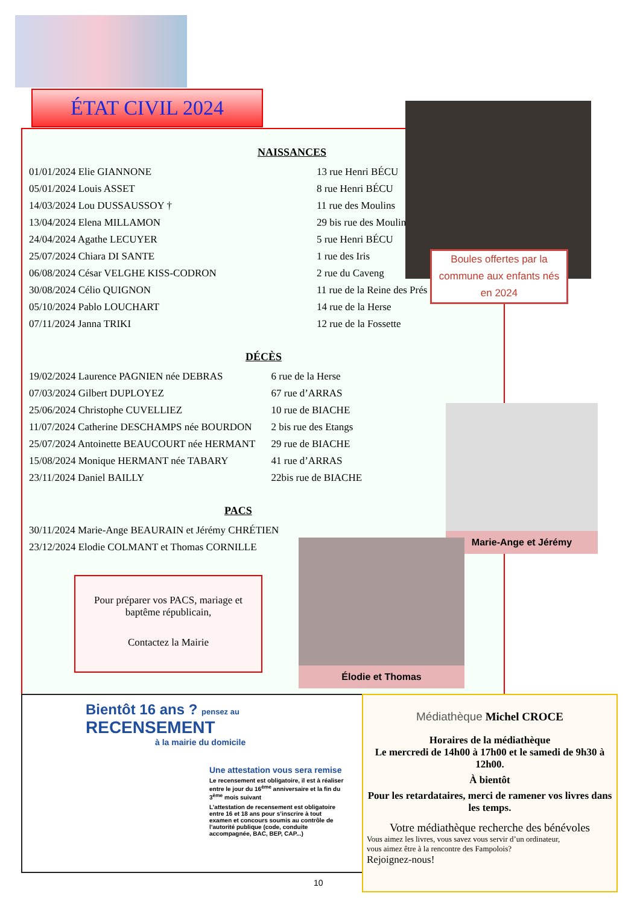ÉTAT CIVIL 2024
NAISSANCES
| 01/01/2024 Elie GIANNONE | 13 rue Henri BÉCU |
| 05/01/2024 Louis ASSET | 8 rue Henri BÉCU |
| 14/03/2024 Lou DUSSAUSSOY † | 11 rue des Moulins |
| 13/04/2024 Elena MILLAMON | 29 bis rue des Moulins |
| 24/04/2024 Agathe LECUYER | 5 rue Henri BÉCU |
| 25/07/2024 Chiara DI SANTE | 1 rue des Iris |
| 06/08/2024 César VELGHE KISS-CODRON | 2 rue du Caveng |
| 30/08/2024 Célio QUIGNON | 11 rue de la Reine des Prés |
| 05/10/2024 Pablo LOUCHART | 14 rue de la Herse |
| 07/11/2024 Janna TRIKI | 12 rue de la Fossette |
DÉCÈS
| 19/02/2024 Laurence PAGNIEN née DEBRAS | 6 rue de la Herse |
| 07/03/2024 Gilbert DUPLOYEZ | 67 rue d’ARRAS |
| 25/06/2024 Christophe CUVELLIEZ | 10 rue de BIACHE |
| 11/07/2024 Catherine DESCHAMPS née BOURDON | 2 bis rue des Etangs |
| 25/07/2024 Antoinette BEAUCOURT née HERMANT | 29 rue de BIACHE |
| 15/08/2024 Monique HERMANT née TABARY | 41 rue d’ARRAS |
| 23/11/2024 Daniel BAILLY | 22bis rue de BIACHE |
PACS
| 30/11/2024 Marie-Ange BEAURAIN et Jérémy CHRÉTIEN |
| 23/12/2024 Elodie COLMANT et Thomas CORNILLE |
Pour préparer vos PACS, mariage et baptême républicain,
Contactez la Mairie
Boules offertes par la commune aux enfants nés en 2024
Marie-Ange et Jérémy
Élodie et Thomas
Bientôt 16 ans ? pensez au
RECENSEMENT
à la mairie du domicile
Une attestation vous sera remise
Le recensement est obligatoire, il est à réaliser entre le jour du 16<sup>ème</sup> anniversaire et la fin du 3<sup>ème</sup> mois suivant
L’attestation de recensement est obligatoire entre 16 et 18 ans pour s’inscrire à tout examen et concours soumis au contrôle de l’autorité publique (code, conduite accompagnée, BAC, BEP, CAP...)
Médiathèque Michel CROCE
Horaires de la médiathèque
Le mercredi de 14h00 à 17h00 et le samedi de 9h30 à 12h00.
À bientôt
Pour les retardataires, merci de ramener vos livres dans les temps.
Votre médiathèque recherche des bénévoles
Vous aimez les livres, vous savez vous servir d’un ordinateur, vous aimez être à la rencontre des Fampolois?
Rejoignez-nous!
10